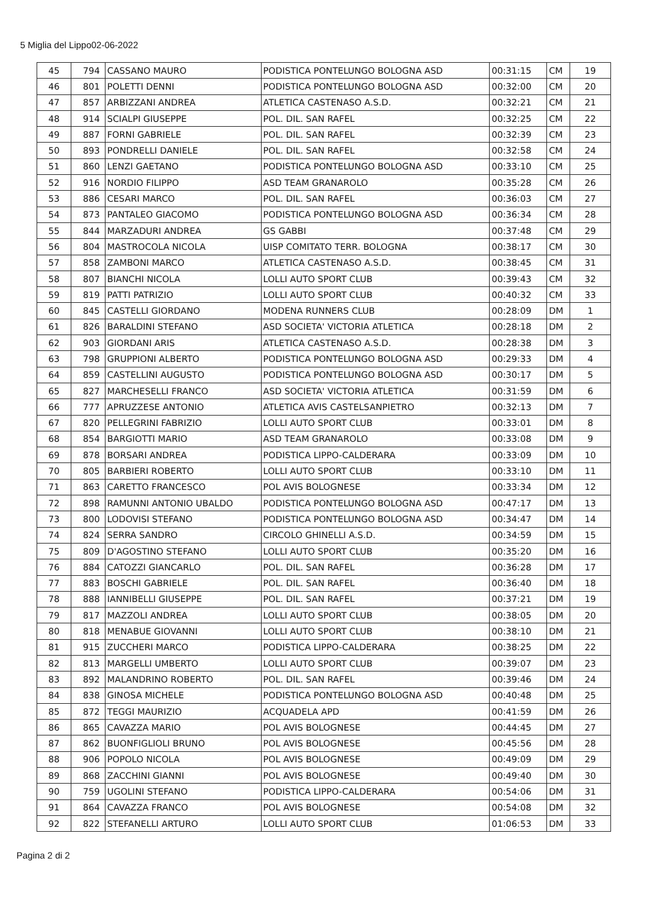5 Miglia del Lippo02-06-2022
| 45 | 794 | CASSANO MAURO | PODISTICA PONTELUNGO BOLOGNA ASD | 00:31:15 | CM | 19 |
| 46 | 801 | POLETTI DENNI | PODISTICA PONTELUNGO BOLOGNA ASD | 00:32:00 | CM | 20 |
| 47 | 857 | ARBIZZANI ANDREA | ATLETICA CASTENASO A.S.D. | 00:32:21 | CM | 21 |
| 48 | 914 | SCIALPI GIUSEPPE | POL. DIL. SAN RAFEL | 00:32:25 | CM | 22 |
| 49 | 887 | FORNI GABRIELE | POL. DIL. SAN RAFEL | 00:32:39 | CM | 23 |
| 50 | 893 | PONDRELLI DANIELE | POL. DIL. SAN RAFEL | 00:32:58 | CM | 24 |
| 51 | 860 | LENZI GAETANO | PODISTICA PONTELUNGO BOLOGNA ASD | 00:33:10 | CM | 25 |
| 52 | 916 | NORDIO FILIPPO | ASD TEAM GRANAROLO | 00:35:28 | CM | 26 |
| 53 | 886 | CESARI MARCO | POL. DIL. SAN RAFEL | 00:36:03 | CM | 27 |
| 54 | 873 | PANTALEO GIACOMO | PODISTICA PONTELUNGO BOLOGNA ASD | 00:36:34 | CM | 28 |
| 55 | 844 | MARZADURI ANDREA | GS GABBI | 00:37:48 | CM | 29 |
| 56 | 804 | MASTROCOLA NICOLA | UISP COMITATO TERR. BOLOGNA | 00:38:17 | CM | 30 |
| 57 | 858 | ZAMBONI MARCO | ATLETICA CASTENASO A.S.D. | 00:38:45 | CM | 31 |
| 58 | 807 | BIANCHI NICOLA | LOLLI AUTO SPORT CLUB | 00:39:43 | CM | 32 |
| 59 | 819 | PATTI PATRIZIO | LOLLI AUTO SPORT CLUB | 00:40:32 | CM | 33 |
| 60 | 845 | CASTELLI GIORDANO | MODENA RUNNERS CLUB | 00:28:09 | DM | 1 |
| 61 | 826 | BARALDINI STEFANO | ASD SOCIETA' VICTORIA ATLETICA | 00:28:18 | DM | 2 |
| 62 | 903 | GIORDANI ARIS | ATLETICA CASTENASO A.S.D. | 00:28:38 | DM | 3 |
| 63 | 798 | GRUPPIONI ALBERTO | PODISTICA PONTELUNGO BOLOGNA ASD | 00:29:33 | DM | 4 |
| 64 | 859 | CASTELLINI AUGUSTO | PODISTICA PONTELUNGO BOLOGNA ASD | 00:30:17 | DM | 5 |
| 65 | 827 | MARCHESELLI FRANCO | ASD SOCIETA' VICTORIA ATLETICA | 00:31:59 | DM | 6 |
| 66 | 777 | APRUZZESE ANTONIO | ATLETICA AVIS CASTELSANPIETRO | 00:32:13 | DM | 7 |
| 67 | 820 | PELLEGRINI FABRIZIO | LOLLI AUTO SPORT CLUB | 00:33:01 | DM | 8 |
| 68 | 854 | BARGIOTTI MARIO | ASD TEAM GRANAROLO | 00:33:08 | DM | 9 |
| 69 | 878 | BORSARI ANDREA | PODISTICA LIPPO-CALDERARA | 00:33:09 | DM | 10 |
| 70 | 805 | BARBIERI ROBERTO | LOLLI AUTO SPORT CLUB | 00:33:10 | DM | 11 |
| 71 | 863 | CARETTO FRANCESCO | POL AVIS BOLOGNESE | 00:33:34 | DM | 12 |
| 72 | 898 | RAMUNNI ANTONIO UBALDO | PODISTICA PONTELUNGO BOLOGNA ASD | 00:47:17 | DM | 13 |
| 73 | 800 | LODOVISI STEFANO | PODISTICA PONTELUNGO BOLOGNA ASD | 00:34:47 | DM | 14 |
| 74 | 824 | SERRA SANDRO | CIRCOLO GHINELLI A.S.D. | 00:34:59 | DM | 15 |
| 75 | 809 | D'AGOSTINO STEFANO | LOLLI AUTO SPORT CLUB | 00:35:20 | DM | 16 |
| 76 | 884 | CATOZZI GIANCARLO | POL. DIL. SAN RAFEL | 00:36:28 | DM | 17 |
| 77 | 883 | BOSCHI GABRIELE | POL. DIL. SAN RAFEL | 00:36:40 | DM | 18 |
| 78 | 888 | IANNIBELLI GIUSEPPE | POL. DIL. SAN RAFEL | 00:37:21 | DM | 19 |
| 79 | 817 | MAZZOLI ANDREA | LOLLI AUTO SPORT CLUB | 00:38:05 | DM | 20 |
| 80 | 818 | MENABUE GIOVANNI | LOLLI AUTO SPORT CLUB | 00:38:10 | DM | 21 |
| 81 | 915 | ZUCCHERI MARCO | PODISTICA LIPPO-CALDERARA | 00:38:25 | DM | 22 |
| 82 | 813 | MARGELLI UMBERTO | LOLLI AUTO SPORT CLUB | 00:39:07 | DM | 23 |
| 83 | 892 | MALANDRINO ROBERTO | POL. DIL. SAN RAFEL | 00:39:46 | DM | 24 |
| 84 | 838 | GINOSA MICHELE | PODISTICA PONTELUNGO BOLOGNA ASD | 00:40:48 | DM | 25 |
| 85 | 872 | TEGGI MAURIZIO | ACQUADELA APD | 00:41:59 | DM | 26 |
| 86 | 865 | CAVAZZA MARIO | POL AVIS BOLOGNESE | 00:44:45 | DM | 27 |
| 87 | 862 | BUONFIGLIOLI BRUNO | POL AVIS BOLOGNESE | 00:45:56 | DM | 28 |
| 88 | 906 | POPOLO NICOLA | POL AVIS BOLOGNESE | 00:49:09 | DM | 29 |
| 89 | 868 | ZACCHINI GIANNI | POL AVIS BOLOGNESE | 00:49:40 | DM | 30 |
| 90 | 759 | UGOLINI STEFANO | PODISTICA LIPPO-CALDERARA | 00:54:06 | DM | 31 |
| 91 | 864 | CAVAZZA FRANCO | POL AVIS BOLOGNESE | 00:54:08 | DM | 32 |
| 92 | 822 | STEFANELLI ARTURO | LOLLI AUTO SPORT CLUB | 01:06:53 | DM | 33 |
Pagina 2 di 2